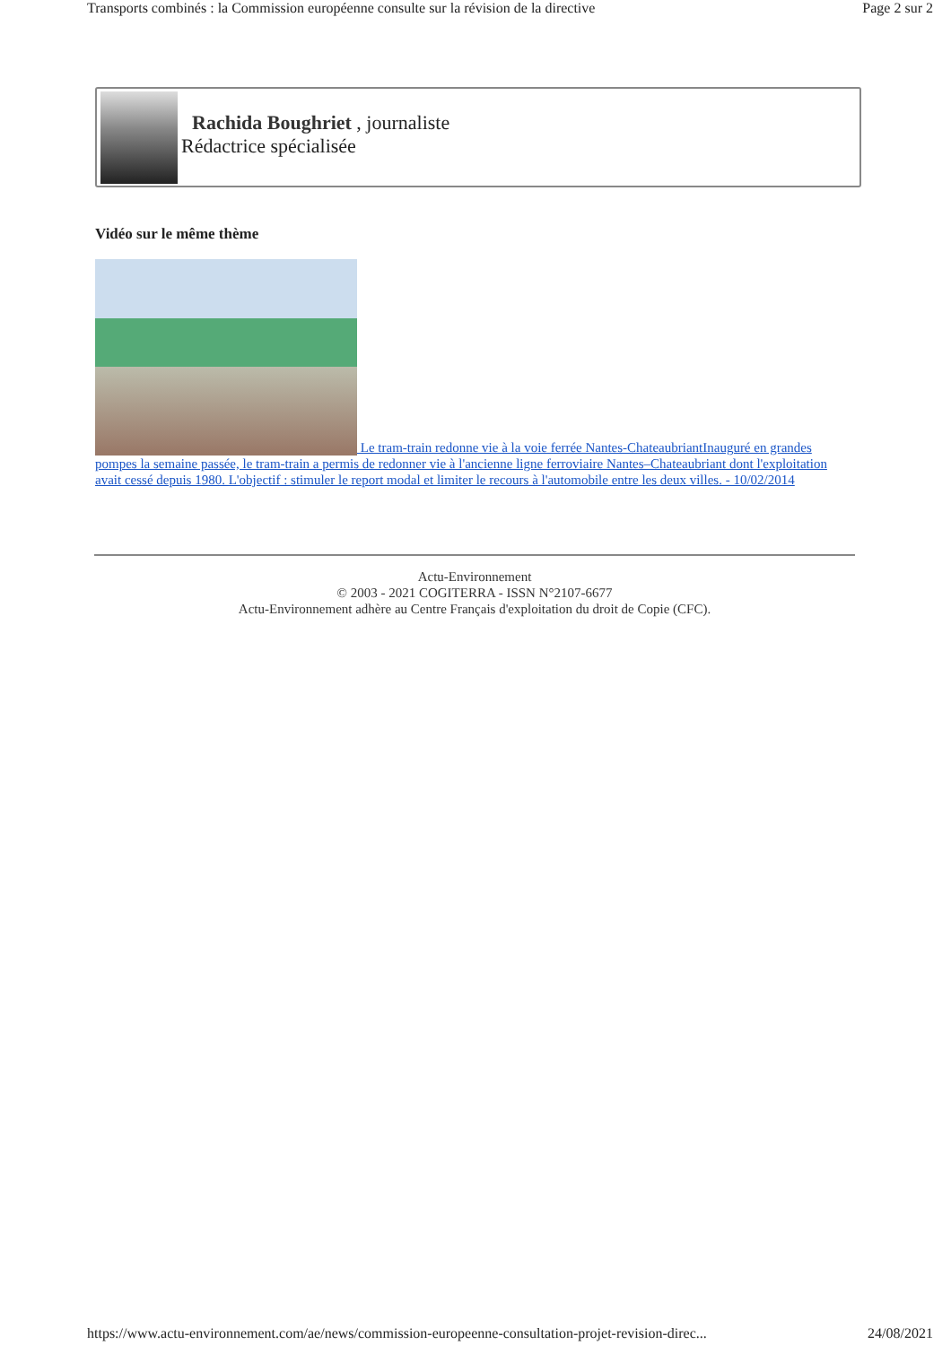Transports combinés : la Commission européenne consulte sur la révision de la directive Page 2 sur 2
Rachida Boughriet , journaliste
Rédactrice spécialisée
Vidéo sur le même thème
Le tram-train redonne vie à la voie ferrée Nantes-ChateaubriantInauguré en grandes pompes la semaine passée, le tram-train a permis de redonner vie à l'ancienne ligne ferroviaire Nantes–Chateaubriant dont l'exploitation avait cessé depuis 1980. L'objectif : stimuler le report modal et limiter le recours à l'automobile entre les deux villes. - 10/02/2014
Actu-Environnement
© 2003 - 2021 COGITERRA - ISSN N°2107-6677
Actu-Environnement adhère au Centre Français d'exploitation du droit de Copie (CFC).
https://www.actu-environnement.com/ae/news/commission-europeenne-consultation-projet-revision-direc... 24/08/2021